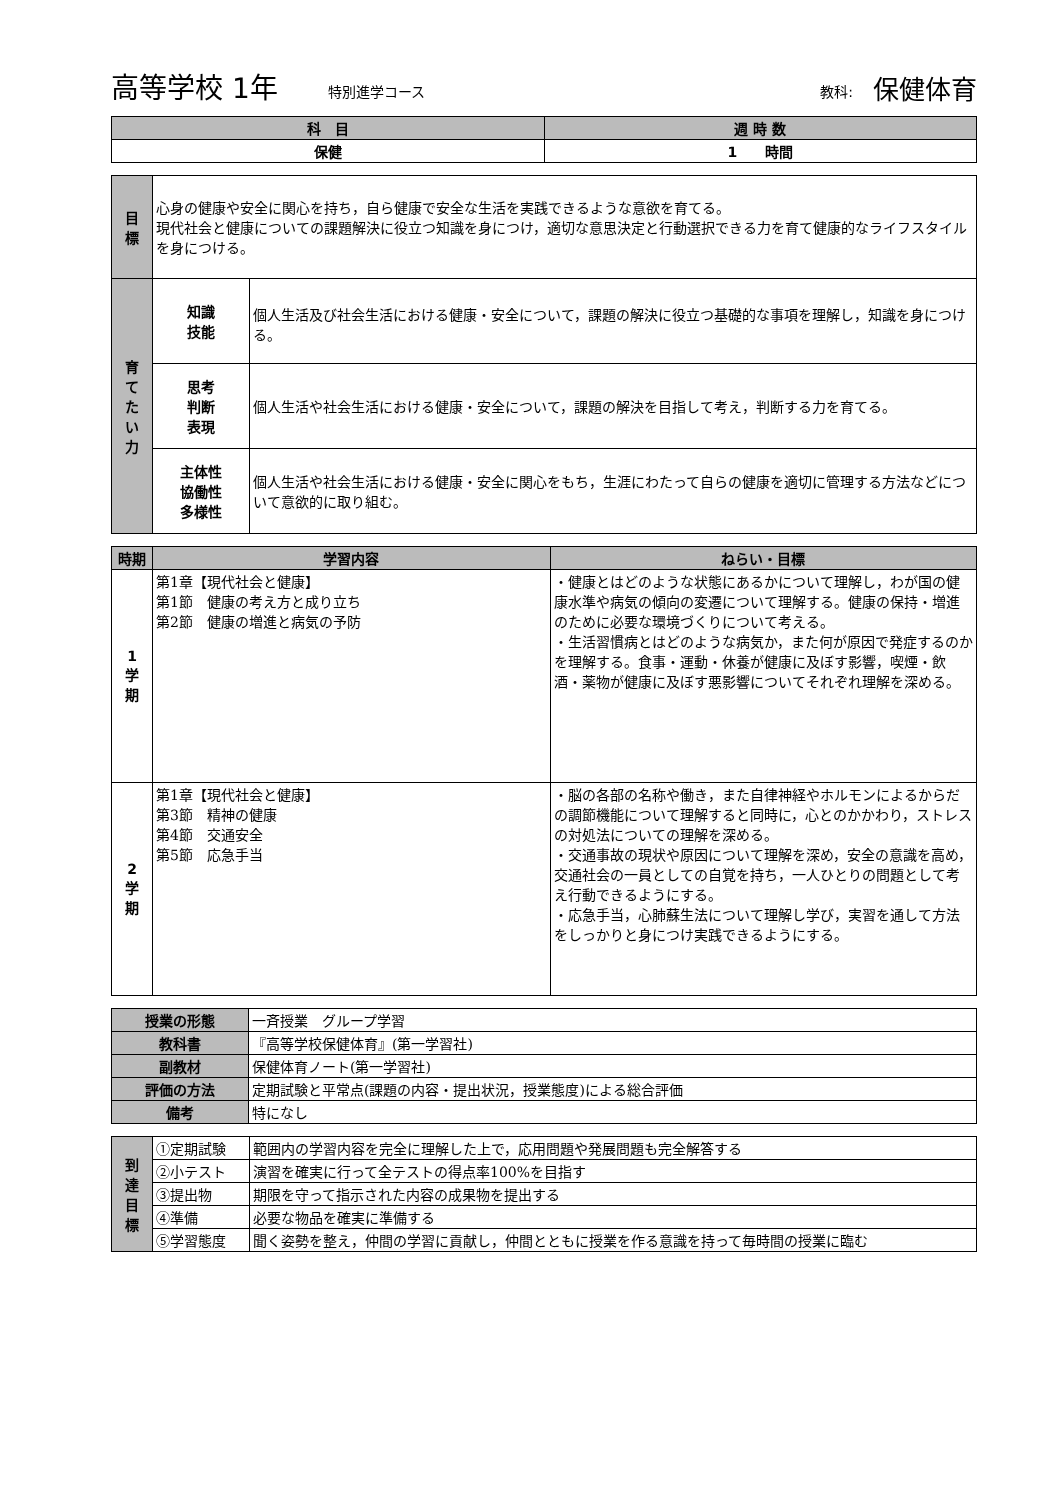高等学校 1年 特別進学コース 教科: 保健体育
| 科 目 | 週 時 数 |
| --- | --- |
| 保健 | 1 時間 |
| 目 標 | 心身の健康や安全に関心を持ち，自ら健康で安全な生活を実践できるような意欲を育てる。 現代社会と健康についての課題解決に役立つ知識を身につけ，適切な意思決定と行動選択できる力を育て健康的なライフスタイルを身につける。 | |
| 育 て た い 力 | 知識 技能 | 個人生活及び社会生活における健康・安全について，課題の解決に役立つ基礎的な事項を理解し，知識を身につける。 |
| | 思考 判断 表現 | 個人生活や社会生活における健康・安全について，課題の解決を目指して考え，判断する力を育てる。 |
| | 主体性 協働性 多様性 | 個人生活や社会生活における健康・安全に関心をもち，生涯にわたって自らの健康を適切に管理する方法などについて意欲的に取り組む。 |
| 時期 | 学習内容 | ねらい・目標 |
| --- | --- | --- |
| 1 学 期 | 第1章【現代社会と健康】 第1節 健康の考え方と成り立ち 第2節 健康の増進と病気の予防 | ・健康とはどのような状態にあるかについて理解し，わが国の健康水準や病気の傾向の変遷について理解する。健康の保持・増進のために必要な環境づくりについて考える。 ・生活習慣病とはどのような病気か，また何が原因で発症するのかを理解する。食事・運動・休養が健康に及ぼす影響，喫煙・飲酒・薬物が健康に及ぼす悪影響についてそれぞれ理解を深める。 |
| 2 学 期 | 第1章【現代社会と健康】 第3節 精神の健康 第4節 交通安全 第5節 応急手当 | ・脳の各部の名称や働き，また自律神経やホルモンによるからだの調節機能について理解すると同時に，心とのかかわり，ストレスの対処法についての理解を深める。 ・交通事故の現状や原因について理解を深め，安全の意識を高め，交通社会の一員としての自覚を持ち，一人ひとりの問題として考え行動できるようにする。 ・応急手当，心肺蘇生法について理解し学び，実習を通して方法をしっかりと身につけ実践できるようにする。 |
| 授業の形態 | 一斉授業 グループ学習 |
| 教科書 | 『高等学校保健体育』(第一学習社) |
| 副教材 | 保健体育ノート(第一学習社) |
| 評価の方法 | 定期試験と平常点(課題の内容・提出状況，授業態度)による総合評価 |
| 備考 | 特になし |
| 到 達 目 標 | ①定期試験 | 範囲内の学習内容を完全に理解した上で，応用問題や発展問題も完全解答する |
| | ②小テスト | 演習を確実に行って全テストの得点率100%を目指す |
| | ③提出物 | 期限を守って指示された内容の成果物を提出する |
| | ④準備 | 必要な物品を確実に準備する |
| | ⑤学習態度 | 聞く姿勢を整え，仲間の学習に貢献し，仲間とともに授業を作る意識を持って毎時間の授業に臨む |